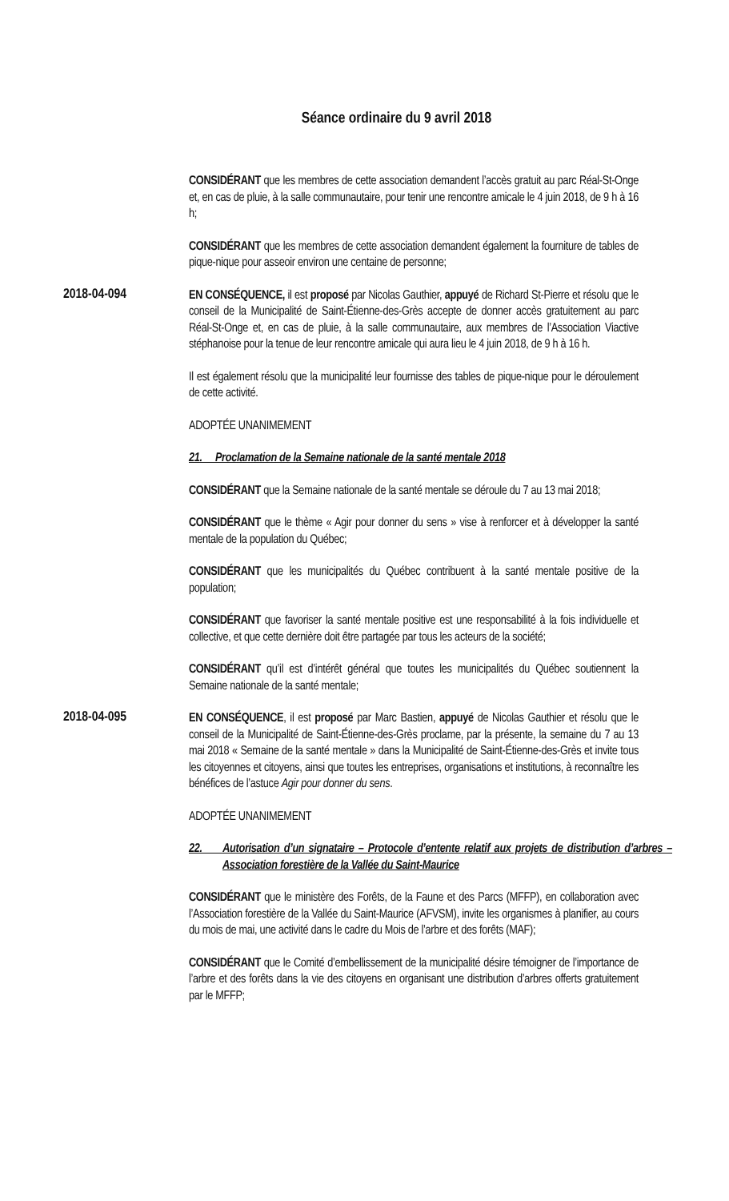Séance ordinaire du 9 avril 2018
CONSIDÉRANT que les membres de cette association demandent l’accès gratuit au parc Réal-St-Onge et, en cas de pluie, à la salle communautaire, pour tenir une rencontre amicale le 4 juin 2018, de 9 h à 16 h;
CONSIDÉRANT que les membres de cette association demandent également la fourniture de tables de pique-nique pour asseoir environ une centaine de personne;
2018-04-094
EN CONSÉQUENCE, il est proposé par Nicolas Gauthier, appuyé de Richard St-Pierre et résolu que le conseil de la Municipalité de Saint-Étienne-des-Grès accepte de donner accès gratuitement au parc Réal-St-Onge et, en cas de pluie, à la salle communautaire, aux membres de l’Association Viactive stéphanoise pour la tenue de leur rencontre amicale qui aura lieu le 4 juin 2018, de 9 h à 16 h.
Il est également résolu que la municipalité leur fournisse des tables de pique-nique pour le déroulement de cette activité.
ADOPTÉE UNANIMEMENT
21. Proclamation de la Semaine nationale de la santé mentale 2018
CONSIDÉRANT que la Semaine nationale de la santé mentale se déroule du 7 au 13 mai 2018;
CONSIDÉRANT que le thème « Agir pour donner du sens » vise à renforcer et à développer la santé mentale de la population du Québec;
CONSIDÉRANT que les municipalités du Québec contribuent à la santé mentale positive de la population;
CONSIDÉRANT que favoriser la santé mentale positive est une responsabilité à la fois individuelle et collective, et que cette dernière doit être partagée par tous les acteurs de la société;
CONSIDÉRANT qu’il est d’intérêt général que toutes les municipalités du Québec soutiennent la Semaine nationale de la santé mentale;
2018-04-095
EN CONSÉQUENCE, il est proposé par Marc Bastien, appuyé de Nicolas Gauthier et résolu que le conseil de la Municipalité de Saint-Étienne-des-Grès proclame, par la présente, la semaine du 7 au 13 mai 2018 « Semaine de la santé mentale » dans la Municipalité de Saint-Étienne-des-Grès et invite tous les citoyennes et citoyens, ainsi que toutes les entreprises, organisations et institutions, à reconnaître les bénéfices de l’astuce Agir pour donner du sens.
ADOPTÉE UNANIMEMENT
22. Autorisation d’un signataire – Protocole d’entente relatif aux projets de distribution d’arbres – Association forestière de la Vallée du Saint-Maurice
CONSIDÉRANT que le ministère des Forêts, de la Faune et des Parcs (MFFP), en collaboration avec l’Association forestière de la Vallée du Saint-Maurice (AFVSM), invite les organismes à planifier, au cours du mois de mai, une activité dans le cadre du Mois de l’arbre et des forêts (MAF);
CONSIDÉRANT que le Comité d’embellissement de la municipalité désire témoigner de l’importance de l’arbre et des forêts dans la vie des citoyens en organisant une distribution d’arbres offerts gratuitement par le MFFP;